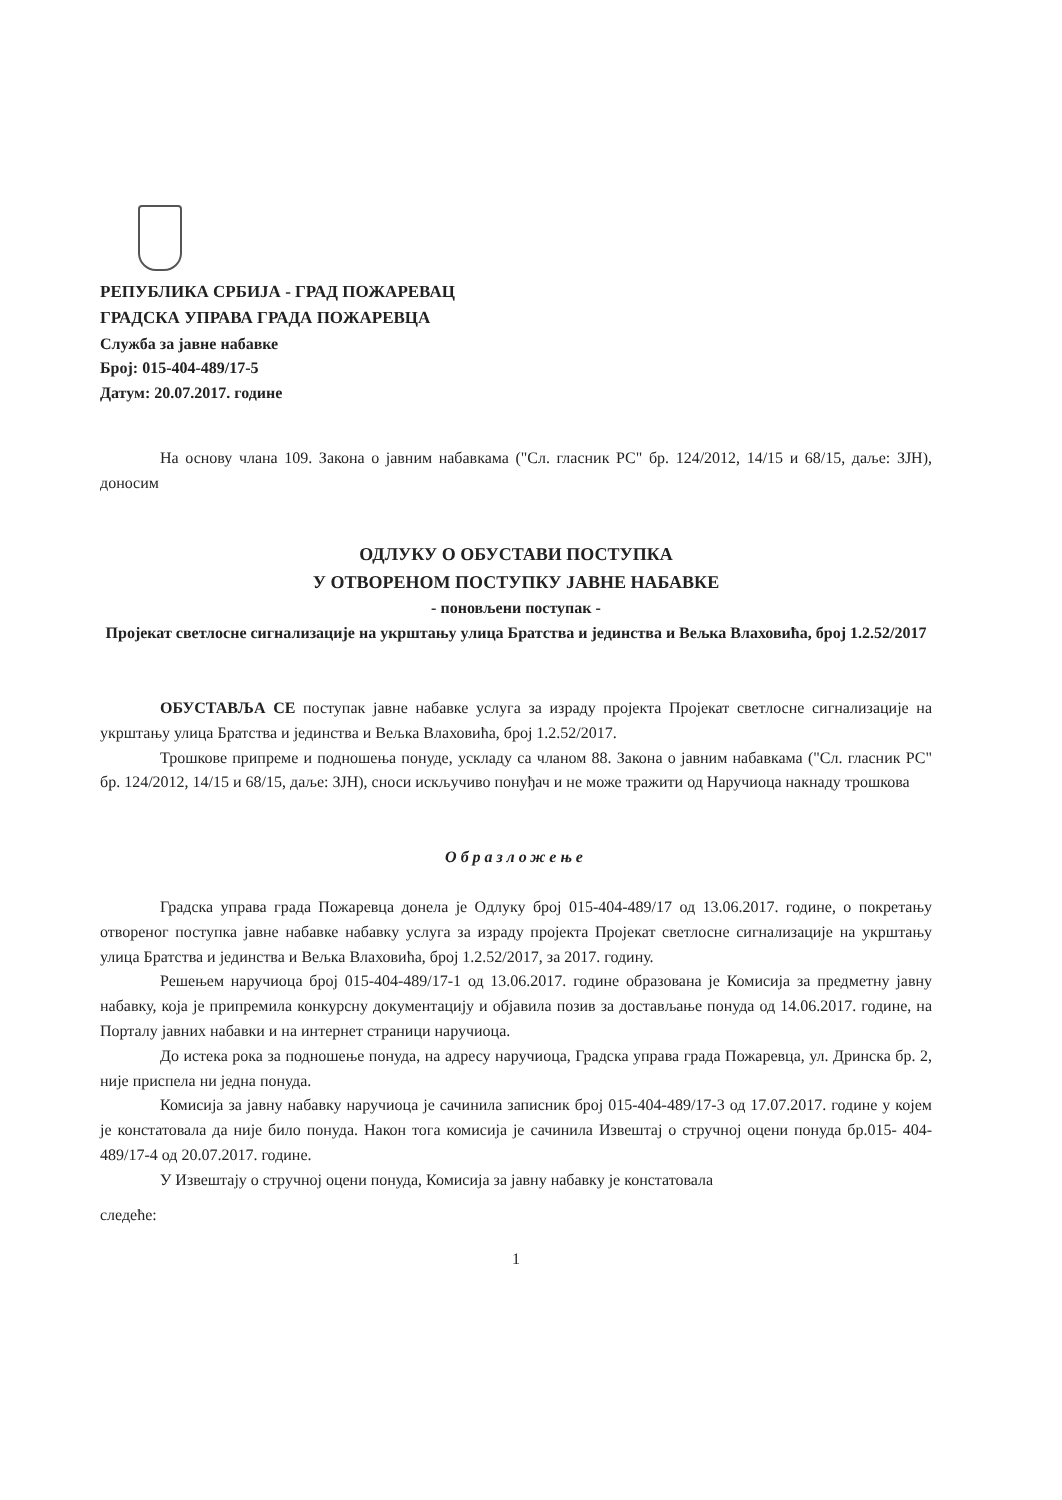РЕПУБЛИКА СРБИЈА - ГРАД ПОЖАРЕВАЦ
ГРАДСКА УПРАВА ГРАДА ПОЖАРЕВЦА
Служба за јавне набавке
Број: 015-404-489/17-5
Датум: 20.07.2017. године
На основу члана 109. Закона о јавним набавкама ("Сл. гласник РС" бр. 124/2012, 14/15 и 68/15, даље: ЗЈН), доносим
ОДЛУКУ О ОБУСТАВИ ПОСТУПКА
У ОТВОРЕНОМ ПОСТУПКУ ЈАВНЕ НАБАВКЕ
- поновљени поступак -
Пројекат светлосне сигнализације на укрштању улица Братства и јединства и Вељка Влаховића, број 1.2.52/2017
ОБУСТАВЉА СЕ поступак јавне набавке услуга за израду пројекта Пројекат светлосне сигнализације на укрштању улица Братства и јединства и Вељка Влаховића, број 1.2.52/2017.
Трошкове припреме и подношења понуде, ускладу са чланом 88. Закона о јавним набавкама ("Сл. гласник РС" бр. 124/2012, 14/15 и 68/15, даље: ЗЈН), сноси искључиво понуђач и не може тражити од Наручиоца накнаду трошкова
Образложење
Градска управа града Пожаревца донела је Одлуку број 015-404-489/17 од 13.06.2017. године, о покретању отвореног поступка јавне набавке набавку услуга за израду пројекта Пројекат светлосне сигнализације на укрштању улица Братства и јединства и Вељка Влаховића, број 1.2.52/2017, за 2017. годину.
Решењем наручиоца број 015-404-489/17-1 од 13.06.2017. године образована је Комисија за предметну јавну набавку, која је припремила конкурсну документацију и објавила позив за достављање понуда од 14.06.2017. године, на Порталу јавних набавки и на интернет страници наручиоца.
До истека рока за подношење понуда, на адресу наручиоца, Градска управа града Пожаревца, ул. Дринска бр. 2, није приспела ни једна понуда.
Комисија за јавну набавку наручиоца је сачинила записник број 015-404-489/17-3 од 17.07.2017. године у којем је констатовала да није било понуда. Након тога комисија је сачинила Извештај о стручној оцени понуда бр.015- 404-489/17-4 од 20.07.2017. године.
У Извештају о стручној оцени понуда, Комисија за јавну набавку је констатовала
следеће:
1